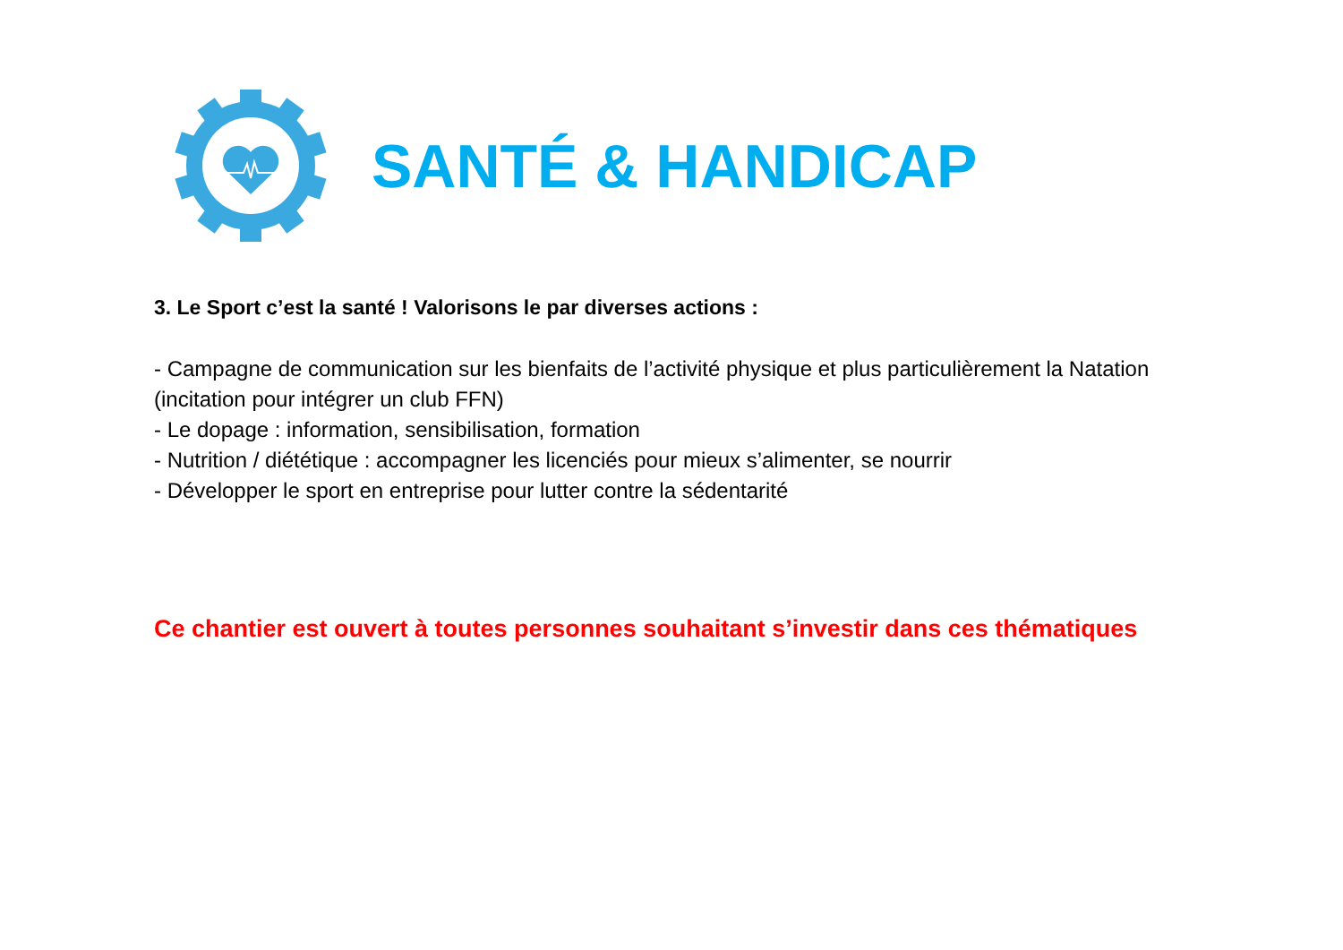SANTÉ & HANDICAP
3. Le Sport c’est la santé ! Valorisons le par diverses actions :
- Campagne de communication sur les bienfaits de l’activité physique et plus particulièrement la Natation (incitation pour intégrer un club FFN)
- Le dopage : information, sensibilisation, formation
- Nutrition / diététique : accompagner les licenciés pour mieux s’alimenter, se nourrir
- Développer le sport en entreprise pour lutter contre la sédentarité
Ce chantier est ouvert à toutes personnes souhaitant s’investir dans ces thématiques